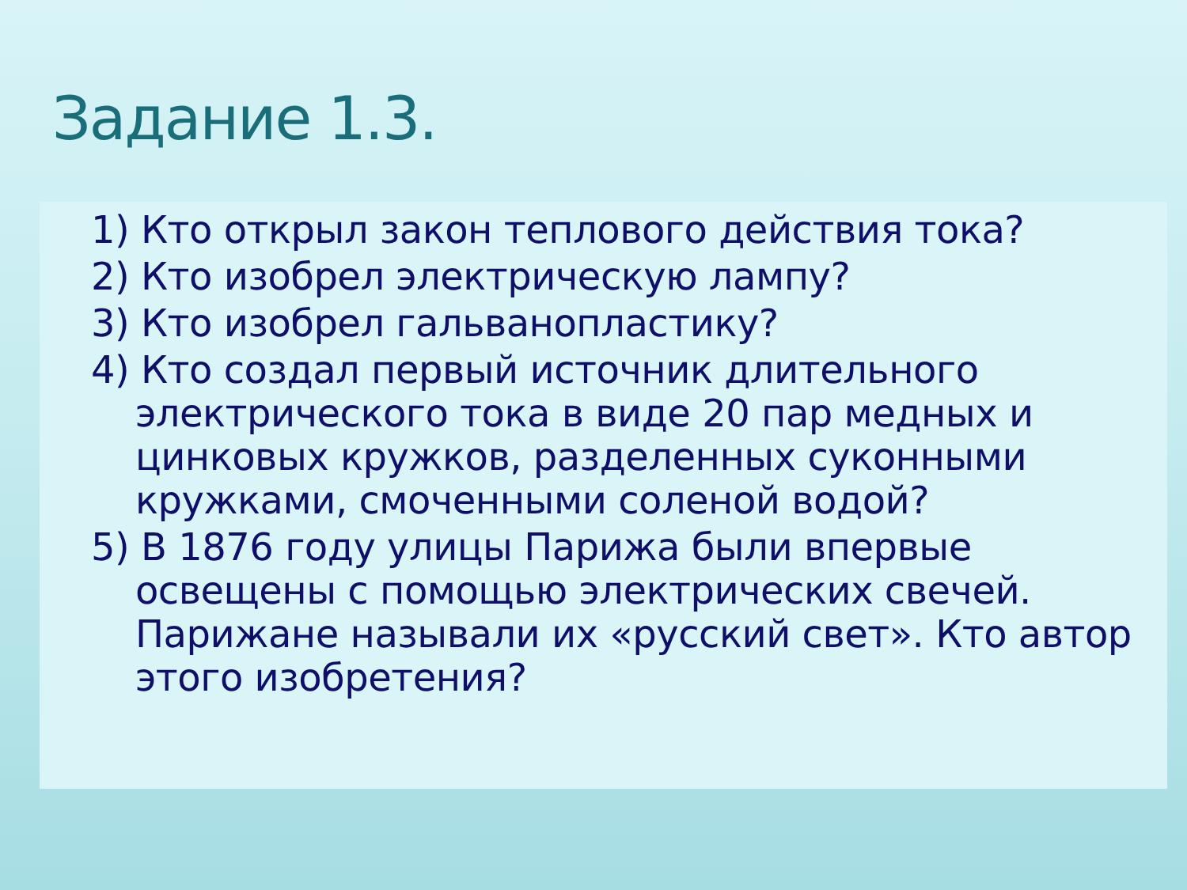Задание 1.3.
1) Кто открыл закон теплового действия тока?
2) Кто изобрел электрическую лампу?
3) Кто изобрел гальванопластику?
4) Кто создал первый источник длительного электрического тока в виде 20 пар медных и цинковых кружков, разделенных суконными кружками, смоченными соленой водой?
5) В 1876 году улицы Парижа были впервые освещены с помощью электрических свечей. Парижане называли их «русский свет». Кто автор этого изобретения?